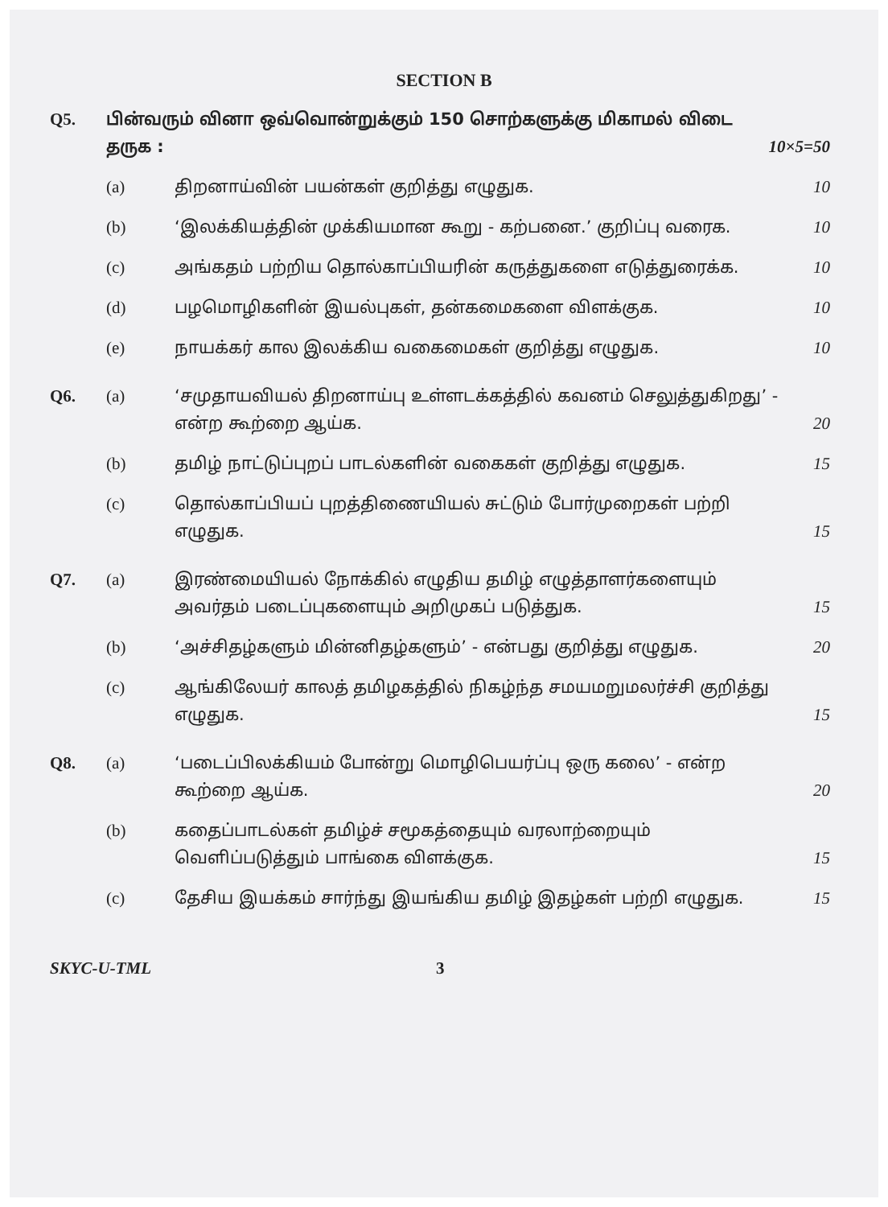SECTION B
Q5. பின்வரும் வினா ஒவ்வொன்றுக்கும் 150 சொற்களுக்கு மிகாமல் விடை தருக :
10×5=50
(a) திறனாய்வின் பயன்கள் குறித்து எழுதுக.
10
(b) ‘இலக்கியத்தின் முக்கியமான கூறு - கற்பனை.’ குறிப்பு வரைக.
10
(c) அங்கதம் பற்றிய தொல்காப்பியரின் கருத்துகளை எடுத்துரைக்க.
10
(d) பழமொழிகளின் இயல்புகள், தன்கமைகளை விளக்குக.
10
(e) நாயக்கர் கால இலக்கிய வகைமைகள் குறித்து எழுதுக.
10
Q6. (a) ‘சமுதாயவியல் திறனாய்பு உள்ளடக்கத்தில் கவனம் செலுத்துகிறது’ - என்ற கூற்றை ஆய்க.
20
(b) தமிழ் நாட்டுப்புறப் பாடல்களின் வகைகள் குறித்து எழுதுக.
15
(c) தொல்காப்பியப் புறத்திணையியல் சுட்டும் போர்முறைகள் பற்றி எழுதுக.
15
Q7. (a) இரண்மையியல் நோக்கில் எழுதிய தமிழ் எழுத்தாளர்களையும் அவர்தம் படைப்புகளையும் அறிமுகப் படுத்துக.
15
(b) ‘அச்சிதழ்களும் மின்னிதழ்களும்’ - என்பது குறித்து எழுதுக.
20
(c) ஆங்கிலேயர் காலத் தமிழகத்தில் நிகழ்ந்த சமயமறுமலர்ச்சி குறித்து எழுதுக.
15
Q8. (a) ‘படைப்பிலக்கியம் போன்று மொழிபெயர்ப்பு ஒரு கலை’ - என்ற கூற்றை ஆய்க.
20
(b) கதைப்பாடல்கள் தமிழ்ச் சமூகத்தையும் வரலாற்றையும் வெளிப்படுத்தும் பாங்கை விளக்குக.
15
(c) தேசிய இயக்கம் சார்ந்து இயங்கிய தமிழ் இதழ்கள் பற்றி எழுதுக.
15
SKYC-U-TML 3